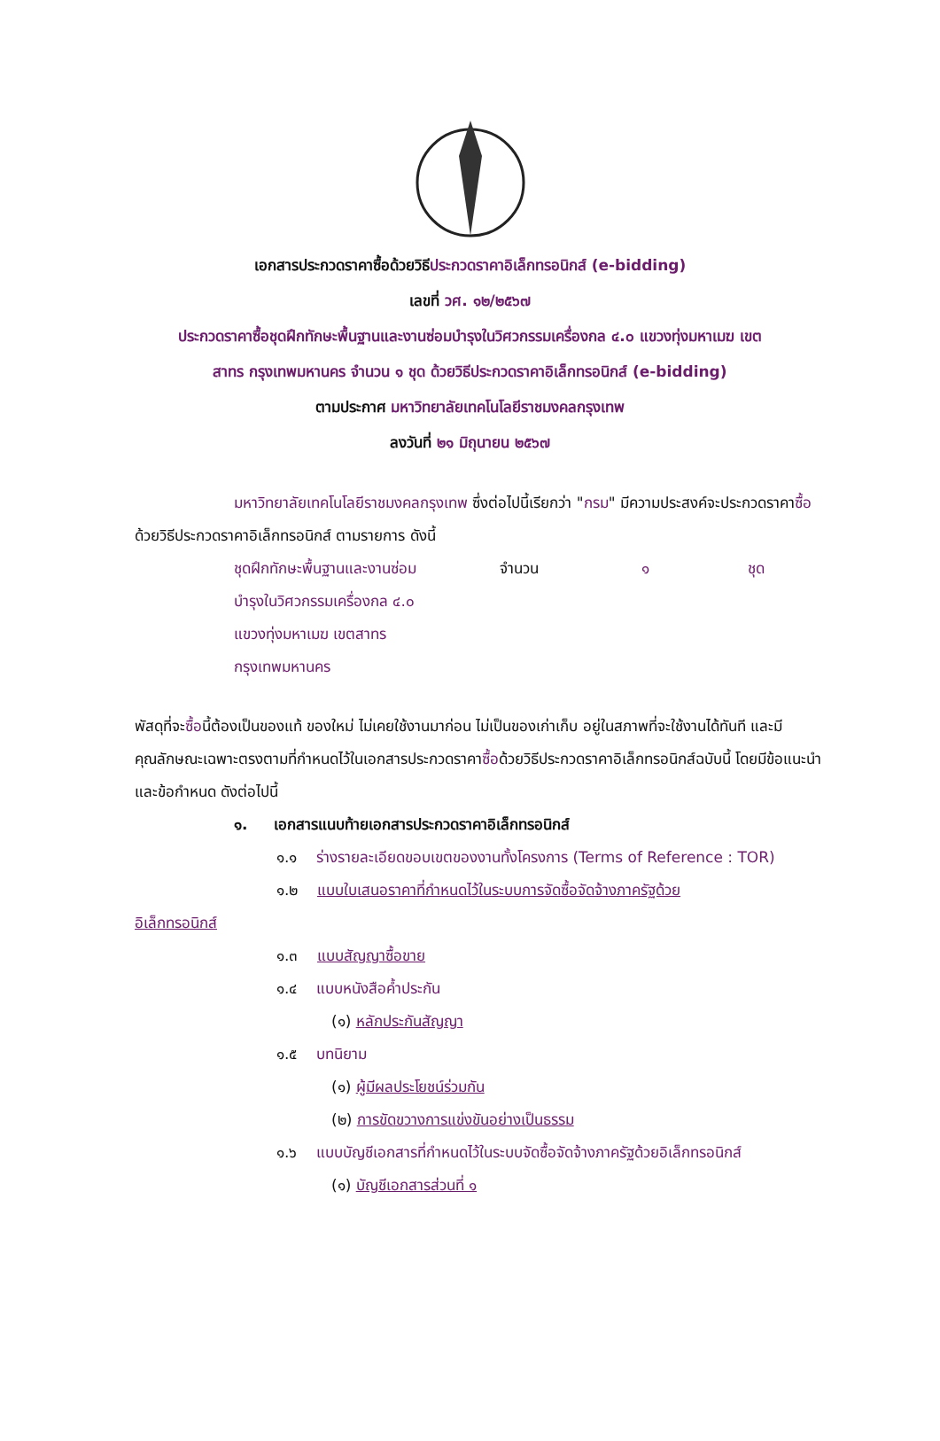เอกสารประกวดราคาซื้อด้วยวิธีประกวดราคาอิเล็กทรอนิกส์ (e-bidding)
เลขที่ วศ. ๑๒/๒๕๖๗
ประกวดราคาซื้อชุดฝึกทักษะพื้นฐานและงานซ่อมบำรุงในวิศวกรรมเครื่องกล ๔.๐ แขวงทุ่งมหาเมฆ เขต
สาทร กรุงเทพมหานคร จำนวน ๑ ชุด ด้วยวิธีประกวดราคาอิเล็กทรอนิกส์ (e-bidding)
ตามประกาศ มหาวิทยาลัยเทคโนโลยีราชมงคลกรุงเทพ
ลงวันที่ ๒๑ มิถุนายน ๒๕๖๗
มหาวิทยาลัยเทคโนโลยีราชมงคลกรุงเทพ ซึ่งต่อไปนี้เรียกว่า "กรม" มีความประสงค์จะประกวดราคาซื้อด้วยวิธีประกวดราคาอิเล็กทรอนิกส์ ตามรายการ ดังนี้
ชุดฝึกทักษะพื้นฐานและงานซ่อม
บำรุงในวิศวกรรมเครื่องกล ๔.๐
แขวงทุ่งมหาเมฆ เขตสาทร
กรุงเทพมหานคร
จำนวน ๑ ชุด
พัสดุที่จะซื้อนี้ต้องเป็นของแท้ ของใหม่ ไม่เคยใช้งานมาก่อน ไม่เป็นของเก่าเก็บ อยู่ในสภาพที่จะใช้งานได้ทันที และมีคุณลักษณะเฉพาะตรงตามที่กำหนดไว้ในเอกสารประกวดราคาซื้อด้วยวิธีประกวดราคาอิเล็กทรอนิกส์ฉบับนี้ โดยมีข้อแนะนำและข้อกำหนด ดังต่อไปนี้
๑. เอกสารแนบท้ายเอกสารประกวดราคาอิเล็กทรอนิกส์
๑.๑ ร่างรายละเอียดขอบเขตของงานทั้งโครงการ (Terms of Reference : TOR)
๑.๒ แบบใบเสนอราคาที่กำหนดไว้ในระบบการจัดซื้อจัดจ้างภาครัฐด้วย
อิเล็กทรอนิกส์
๑.๓ แบบสัญญาซื้อขาย
๑.๔ แบบหนังสือค้ำประกัน
(๑) หลักประกันสัญญา
๑.๕ บทนิยาม
(๑) ผู้มีผลประโยชน์ร่วมกัน
(๒) การขัดขวางการแข่งขันอย่างเป็นธรรม
๑.๖ แบบบัญชีเอกสารที่กำหนดไว้ในระบบจัดซื้อจัดจ้างภาครัฐด้วยอิเล็กทรอนิกส์
(๑) บัญชีเอกสารส่วนที่ ๑